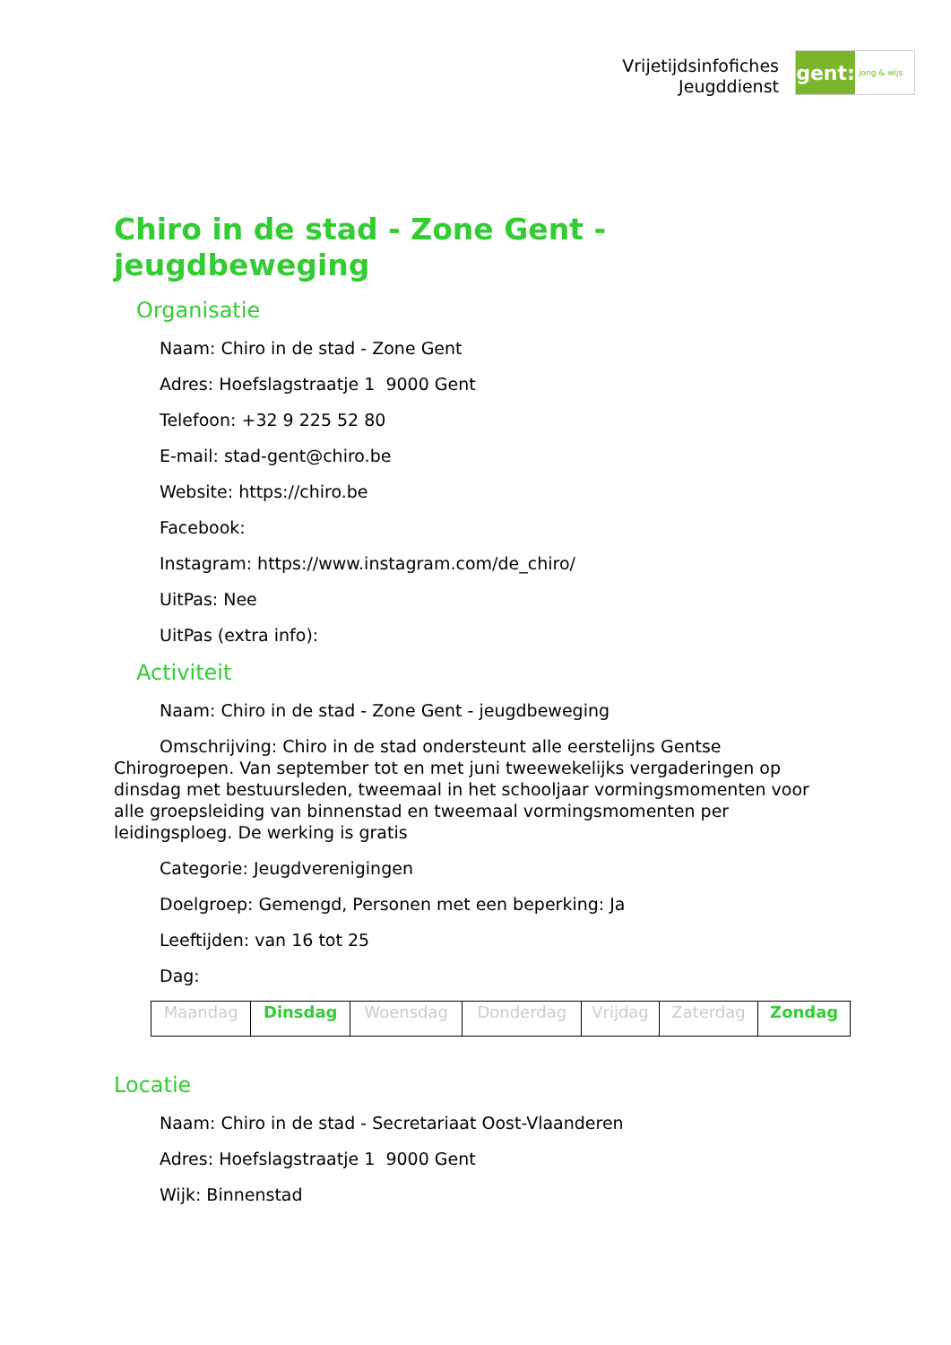Vrijetijdsinfofiches
Jeugddienst
gent:
jong & wijs
Chiro in de stad - Zone Gent - jeugdbeweging
Organisatie
Naam: Chiro in de stad - Zone Gent
Adres: Hoefslagstraatje 1 9000 Gent
Telefoon: +32 9 225 52 80
E-mail: stad-gent@chiro.be
Website: https://chiro.be
Facebook:
Instagram: https://www.instagram.com/de_chiro/
UitPas: Nee
UitPas (extra info):
Activiteit
Naam: Chiro in de stad - Zone Gent - jeugdbeweging
Omschrijving: Chiro in de stad ondersteunt alle eerstelijns Gentse Chirogroepen. Van september tot en met juni tweewekelijks vergaderingen op dinsdag met bestuursleden, tweemaal in het schooljaar vormingsmomenten voor alle groepsleiding van binnenstad en tweemaal vormingsmomenten per leidingsploeg. De werking is gratis
Categorie: Jeugdverenigingen
Doelgroep: Gemengd, Personen met een beperking: Ja
Leeftijden: van 16 tot 25
Dag:
| Maandag | Dinsdag | Woensdag | Donderdag | Vrijdag | Zaterdag | Zondag |
Locatie
Naam: Chiro in de stad - Secretariaat Oost-Vlaanderen
Adres: Hoefslagstraatje 1 9000 Gent
Wijk: Binnenstad